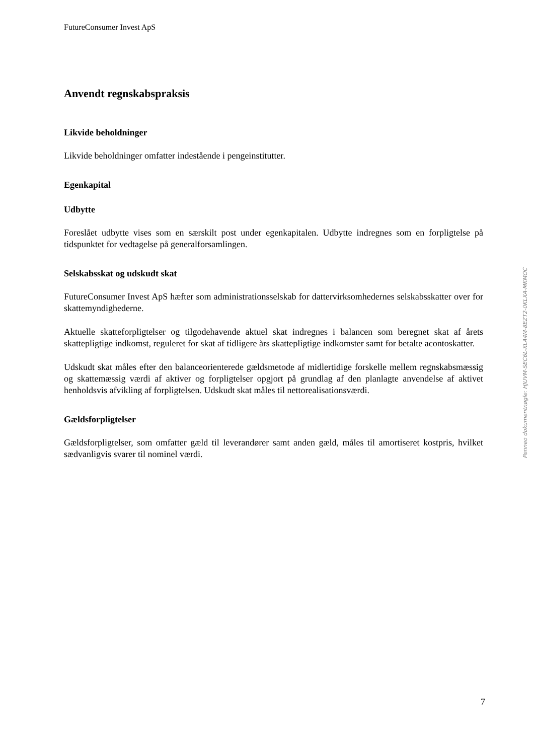FutureConsumer Invest ApS
Anvendt regnskabspraksis
Likvide beholdninger
Likvide beholdninger omfatter indestående i pengeinstitutter.
Egenkapital
Udbytte
Foreslået udbytte vises som en særskilt post under egenkapitalen. Udbytte indregnes som en forpligtelse på tidspunktet for vedtagelse på generalforsamlingen.
Selskabsskat og udskudt skat
FutureConsumer Invest ApS hæfter som administrationsselskab for dattervirksomhedernes selskabsskatter over for skattemyndighederne.
Aktuelle skatteforpligtelser og tilgodehavende aktuel skat indregnes i balancen som beregnet skat af årets skattepligtige indkomst, reguleret for skat af tidligere års skattepligtige indkomster samt for betalte acontoskatter.
Udskudt skat måles efter den balanceorienterede gældsmetode af midlertidige forskelle mellem regnskabsmæssig og skattemæssig værdi af aktiver og forpligtelser opgjort på grundlag af den planlagte anvendelse af aktivet henholdsvis afvikling af forpligtelsen. Udskudt skat måles til nettorealisationsværdi.
Gældsforpligtelser
Gældsforpligtelser, som omfatter gæld til leverandører samt anden gæld, måles til amortiseret kostpris, hvilket sædvanligvis svarer til nominel værdi.
Penneo dokumentnøgle: HJUVM-SEC6L-XLA4M-8EZT2-0KLXA-MKMOC
7